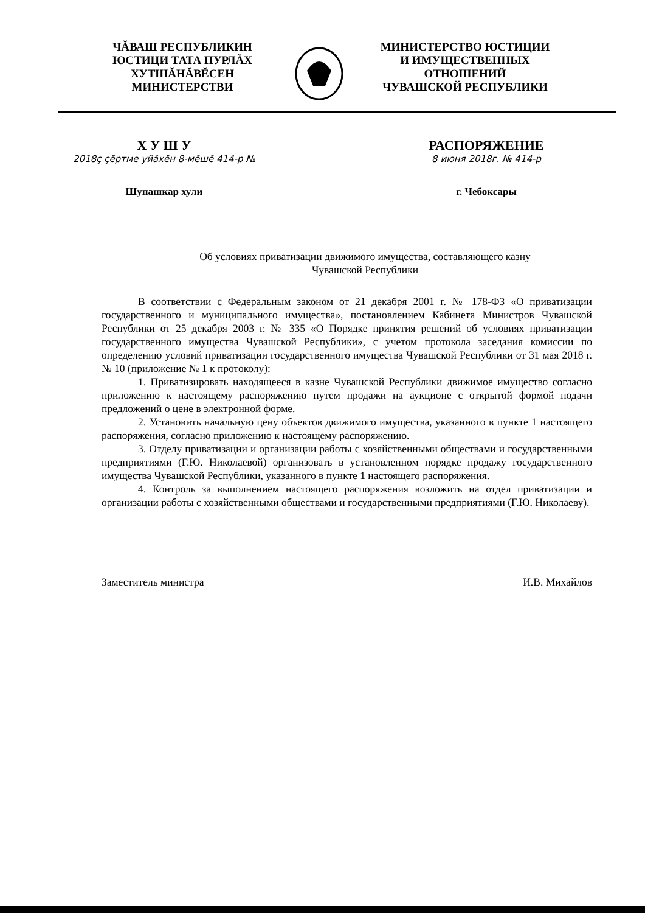ЧĂВАШ РЕСПУБЛИКИН
ЮСТИЦИ ТАТА ПУРЛĂХ
ХУТШĂНĂВĔСЕН
МИНИСТЕРСТВИ
МИНИСТЕРСТВО ЮСТИЦИИ
И ИМУЩЕСТВЕННЫХ
ОТНОШЕНИЙ
ЧУВАШСКОЙ РЕСПУБЛИКИ
Х У Ш У
2018ç çĕртме уйăхĕн 8-мĕшĕ 414-р №
РАСПОРЯЖЕНИЕ
8 июня 2018г. № 414-р
Шупашкар хули г. Чебоксары
Об условиях приватизации движимого имущества, составляющего казну
Чувашской Республики
В соответствии с Федеральным законом от 21 декабря 2001 г. № 178-ФЗ «О приватизации государственного и муниципального имущества», постановлением Кабинета Министров Чувашской Республики от 25 декабря 2003 г. № 335 «О Порядке принятия решений об условиях приватизации государственного имущества Чувашской Республики», с учетом протокола заседания комиссии по определению условий приватизации государственного имущества Чувашской Республики от 31 мая 2018 г. № 10 (приложение № 1 к протоколу):
1. Приватизировать находящееся в казне Чувашской Республики движимое имущество согласно приложению к настоящему распоряжению путем продажи на аукционе с открытой формой подачи предложений о цене в электронной форме.
2. Установить начальную цену объектов движимого имущества, указанного в пункте 1 настоящего распоряжения, согласно приложению к настоящему распоряжению.
3. Отделу приватизации и организации работы с хозяйственными обществами и государственными предприятиями (Г.Ю. Николаевой) организовать в установленном порядке продажу государственного имущества Чувашской Республики, указанного в пункте 1 настоящего распоряжения.
4. Контроль за выполнением настоящего распоряжения возложить на отдел приватизации и организации работы с хозяйственными обществами и государственными предприятиями (Г.Ю. Николаеву).
Заместитель министра И.В. Михайлов